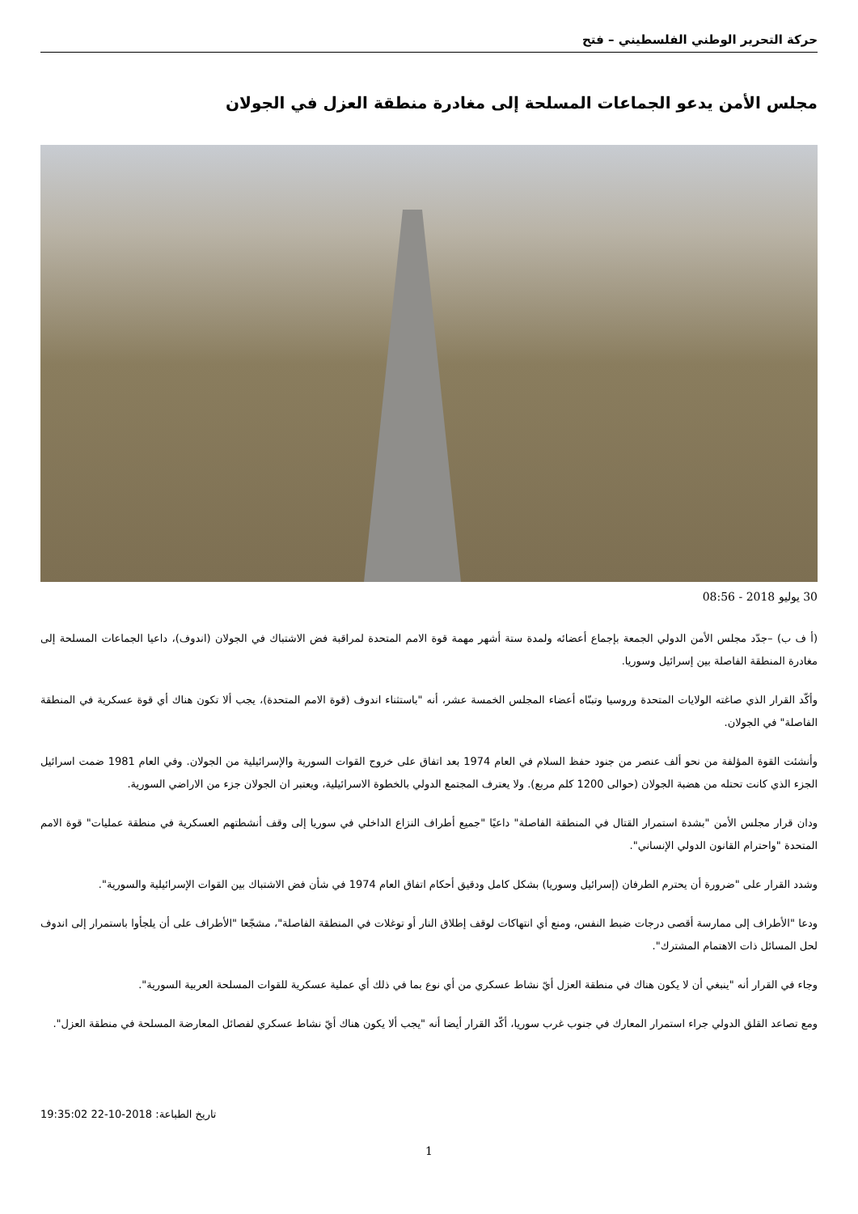حركة التحرير الوطني الفلسطيني – فتح
مجلس الأمن يدعو الجماعات المسلحة إلى مغادرة منطقة العزل في الجولان
30 يوليو 2018 - 08:56
(أ ف ب) –جدّد مجلس الأمن الدولي الجمعة بإجماع أعضائه ولمدة ستة أشهر مهمة قوة الامم المتحدة لمراقبة فض الاشتباك في الجولان (اندوف)، داعيا الجماعات المسلحة إلى مغادرة المنطقة الفاصلة بين إسرائيل وسوريا.
وأكّد القرار الذي صاغته الولايات المتحدة وروسيا وتبنّاه أعضاء المجلس الخمسة عشر، أنه "باستثناء اندوف (قوة الامم المتحدة)، يجب ألا تكون هناك أي قوة عسكرية في المنطقة الفاصلة" في الجولان.
وأنشئت القوة المؤلفة من نحو ألف عنصر من جنود حفظ السلام في العام 1974 بعد اتفاق على خروج القوات السورية والإسرائيلية من الجولان. وفي العام 1981 ضمت اسرائيل الجزء الذي كانت تحتله من هضبة الجولان (حوالى 1200 كلم مربع). ولا يعترف المجتمع الدولي بالخطوة الاسرائيلية، ويعتبر ان الجولان جزء من الاراضي السورية.
ودان قرار مجلس الأمن "بشدة استمرار القتال في المنطقة الفاصلة" داعيًا "جميع أطراف النزاع الداخلي في سوريا إلى وقف أنشطتهم العسكرية في منطقة عمليات" قوة الامم المتحدة "واحترام القانون الدولي الإنساني".
وشدد القرار على "ضرورة أن يحترم الطرفان (إسرائيل وسوريا) بشكل كامل ودقيق أحكام اتفاق العام 1974 في شأن فض الاشتباك بين القوات الإسرائيلية والسورية".
ودعا "الأطراف إلى ممارسة أقصى درجات ضبط النفس، ومنع أي انتهاكات لوقف إطلاق النار أو توغلات في المنطقة الفاصلة"، مشجّعا "الأطراف على أن يلجأوا باستمرار إلى اندوف لحل المسائل ذات الاهتمام المشترك".
وجاء في القرار أنه "ينبغي أن لا يكون هناك في منطقة العزل أيّ نشاط عسكري من أي نوع بما في ذلك أي عملية عسكرية للقوات المسلحة العربية السورية".
ومع تصاعد القلق الدولي جراء استمرار المعارك في جنوب غرب سوريا، أكّد القرار أيضا أنه "يجب ألا يكون هناك أيّ نشاط عسكري لفصائل المعارضة المسلحة في منطقة العزل".
تاريخ الطباعة: 2018-10-22 19:35:02
1